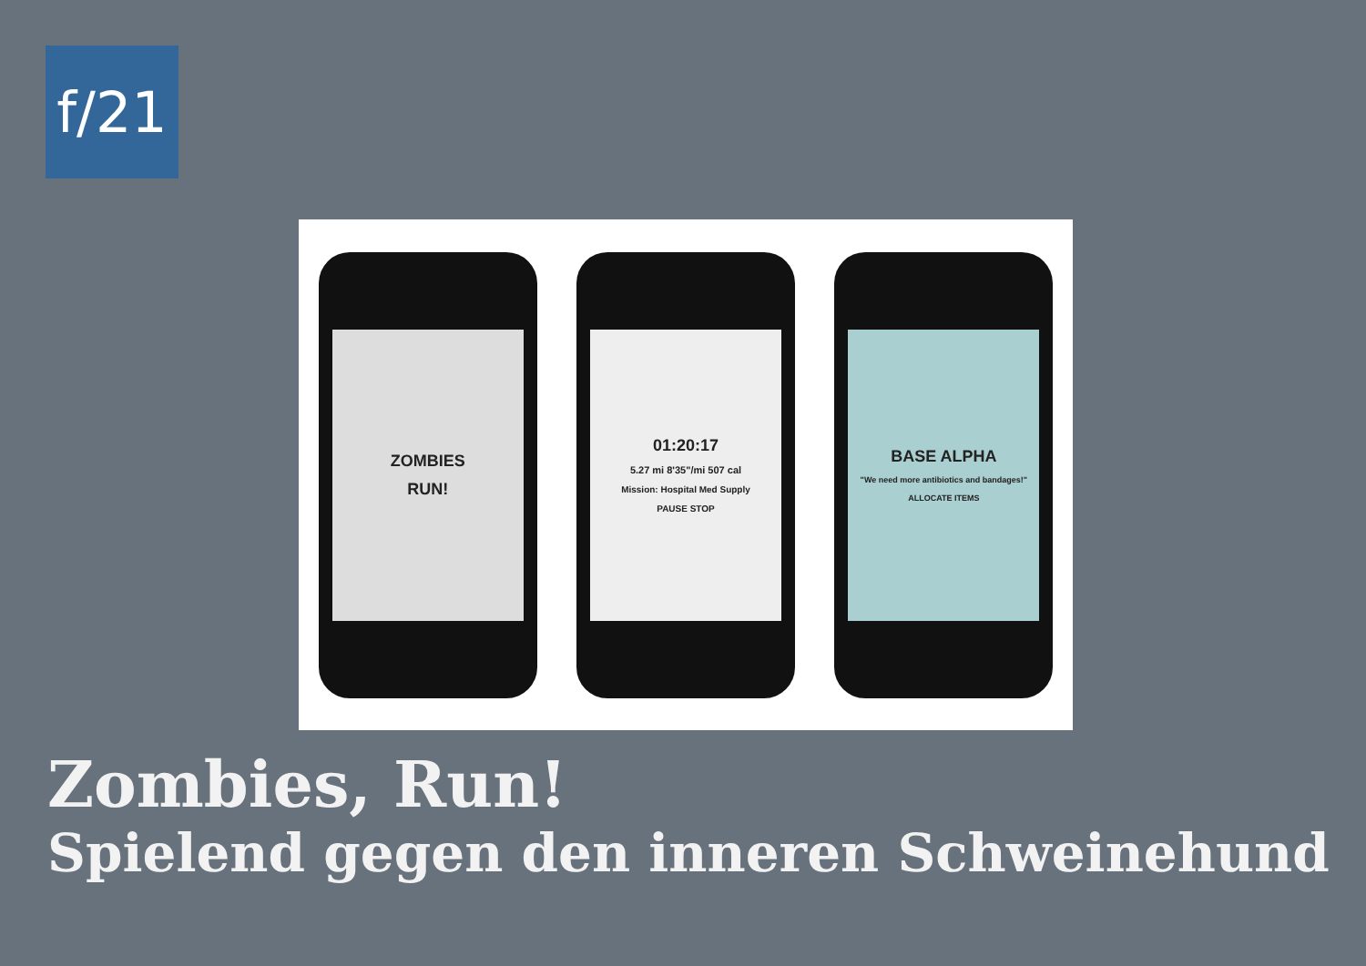f/21
ZOMBIES
RUN!
01:20:17
5.27 mi 8'35"/mi 507 cal
Mission: Hospital Med Supply
PAUSE STOP
BASE ALPHA
"We need more antibiotics and bandages!"
ALLOCATE ITEMS
Zombies, Run!
Spielend gegen den inneren Schweinehund